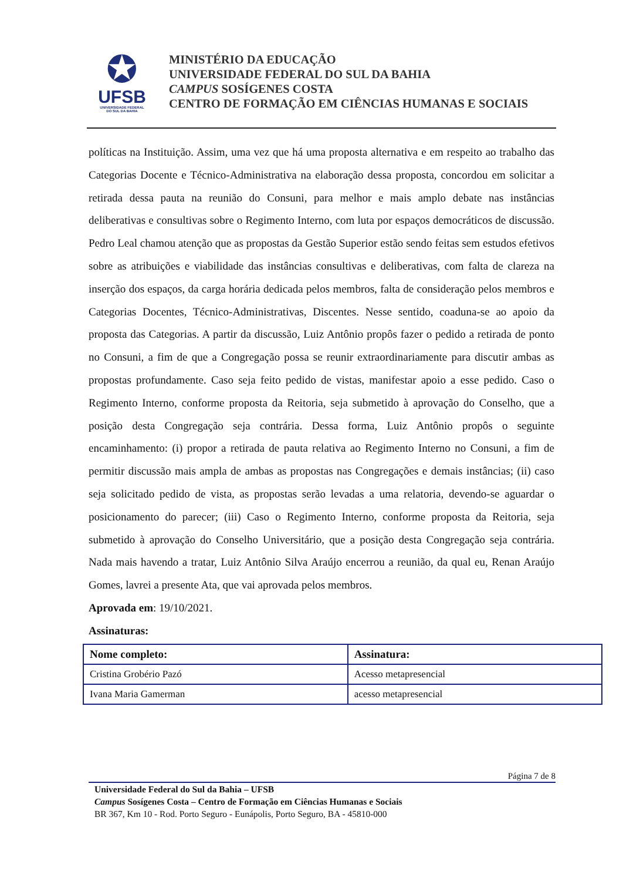✪
UFSB
UNIVERSIDADE FEDERAL
DO SUL DA BAHIA
MINISTÉRIO DA EDUCAÇÃO
UNIVERSIDADE FEDERAL DO SUL DA BAHIA
CAMPUS SOSÍGENES COSTA
CENTRO DE FORMAÇÃO EM CIÊNCIAS HUMANAS E SOCIAIS
políticas na Instituição. Assim, uma vez que há uma proposta alternativa e em respeito ao trabalho das Categorias Docente e Técnico-Administrativa na elaboração dessa proposta, concordou em solicitar a retirada dessa pauta na reunião do Consuni, para melhor e mais amplo debate nas instâncias deliberativas e consultivas sobre o Regimento Interno, com luta por espaços democráticos de discussão. Pedro Leal chamou atenção que as propostas da Gestão Superior estão sendo feitas sem estudos efetivos sobre as atribuições e viabilidade das instâncias consultivas e deliberativas, com falta de clareza na inserção dos espaços, da carga horária dedicada pelos membros, falta de consideração pelos membros e Categorias Docentes, Técnico-Administrativas, Discentes. Nesse sentido, coaduna-se ao apoio da proposta das Categorias. A partir da discussão, Luiz Antônio propôs fazer o pedido a retirada de ponto no Consuni, a fim de que a Congregação possa se reunir extraordinariamente para discutir ambas as propostas profundamente. Caso seja feito pedido de vistas, manifestar apoio a esse pedido. Caso o Regimento Interno, conforme proposta da Reitoria, seja submetido à aprovação do Conselho, que a posição desta Congregação seja contrária. Dessa forma, Luiz Antônio propôs o seguinte encaminhamento: (i) propor a retirada de pauta relativa ao Regimento Interno no Consuni, a fim de permitir discussão mais ampla de ambas as propostas nas Congregações e demais instâncias; (ii) caso seja solicitado pedido de vista, as propostas serão levadas a uma relatoria, devendo-se aguardar o posicionamento do parecer; (iii) Caso o Regimento Interno, conforme proposta da Reitoria, seja submetido à aprovação do Conselho Universitário, que a posição desta Congregação seja contrária. Nada mais havendo a tratar, Luiz Antônio Silva Araújo encerrou a reunião, da qual eu, Renan Araújo Gomes, lavrei a presente Ata, que vai aprovada pelos membros.
Aprovada em: 19/10/2021.
Assinaturas:
| Nome completo: | Assinatura: |
| --- | --- |
| Cristina Grobério Pazó | Acesso metapresencial |
| Ivana Maria Gamerman | acesso metapresencial |
Página 7 de 8
Universidade Federal do Sul da Bahia – UFSB
Campus Sosígenes Costa – Centro de Formação em Ciências Humanas e Sociais
BR 367, Km 10 - Rod. Porto Seguro - Eunápolis, Porto Seguro, BA - 45810-000